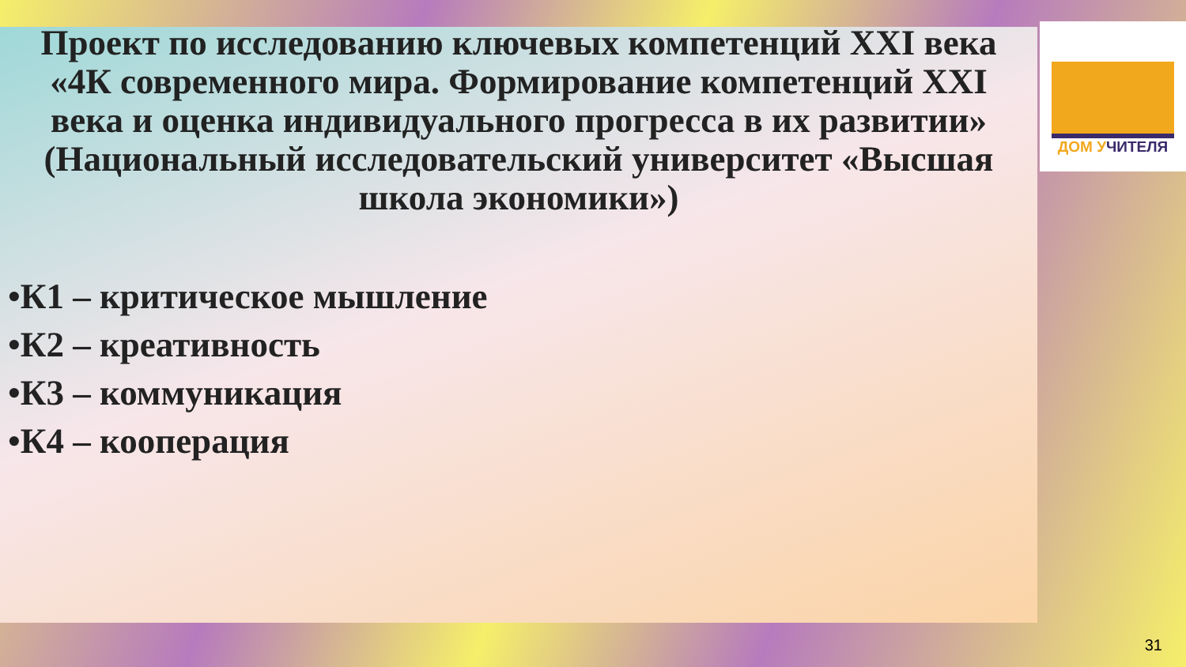Проект по исследованию ключевых компетенций XXI века
«4К современного мира. Формирование компетенций XXI века и оценка индивидуального прогресса в их развитии»
(Национальный исследовательский университет «Высшая школа экономики»)
•К1 – критическое мышление
•К2 – креативность
•К3 – коммуникация
•К4 – кооперация
ДОМ УЧИТЕЛЯ
31